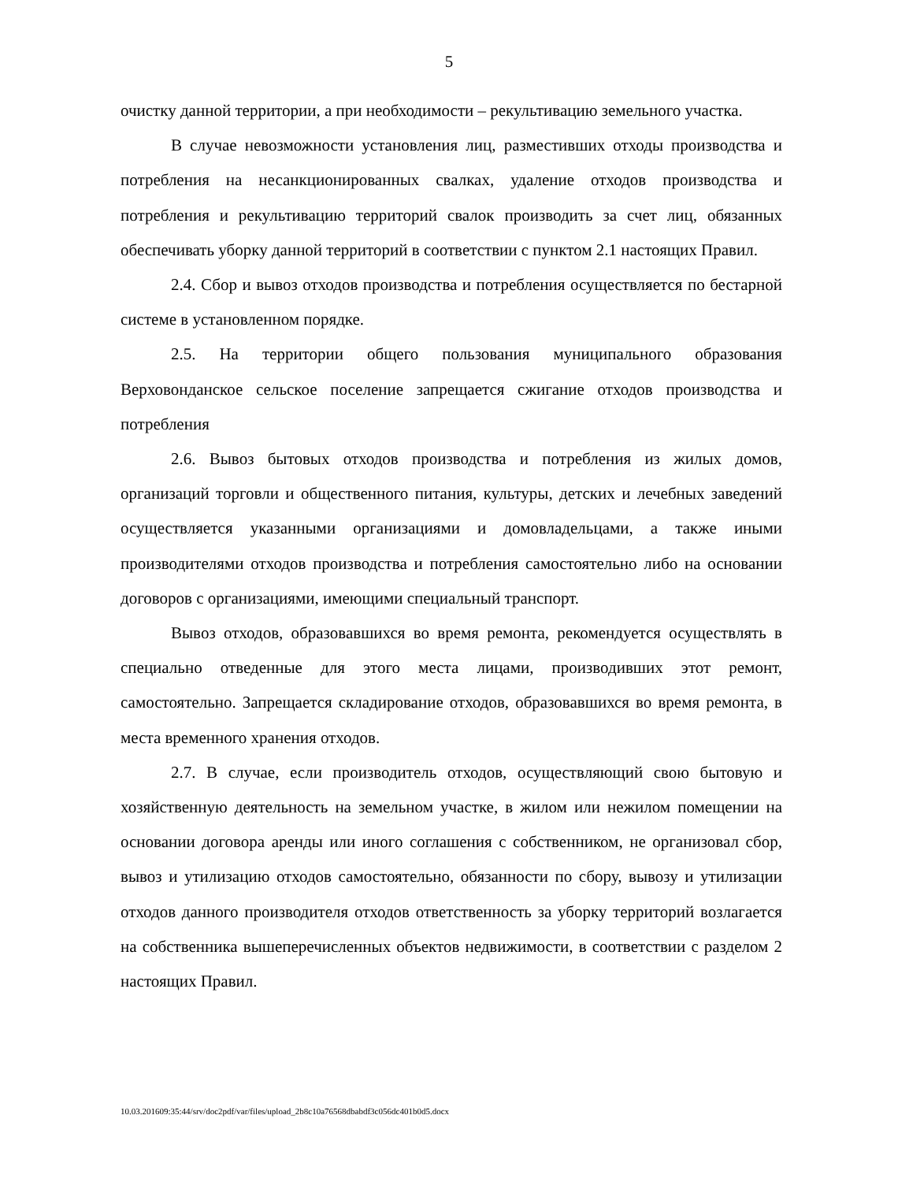5
очистку данной территории, а при необходимости – рекультивацию земельного участка.
В случае невозможности установления лиц, разместивших отходы производства и потребления на несанкционированных свалках, удаление отходов производства и потребления и рекультивацию территорий свалок производить за счет лиц, обязанных обеспечивать уборку данной территорий в соответствии с пунктом 2.1 настоящих Правил.
2.4. Сбор и вывоз отходов производства и потребления осуществляется по бестарной системе в установленном порядке.
2.5. На территории общего пользования муниципального образования Верховонданское сельское поселение запрещается сжигание отходов производства и потребления
2.6. Вывоз бытовых отходов производства и потребления из жилых домов, организаций торговли и общественного питания, культуры, детских и лечебных заведений осуществляется указанными организациями и домовладельцами, а также иными производителями отходов производства и потребления самостоятельно либо на основании договоров с организациями, имеющими специальный транспорт.
Вывоз отходов, образовавшихся во время ремонта, рекомендуется осуществлять в специально отведенные для этого места лицами, производивших этот ремонт, самостоятельно. Запрещается складирование отходов, образовавшихся во время ремонта, в места временного хранения отходов.
2.7. В случае, если производитель отходов, осуществляющий свою бытовую и хозяйственную деятельность на земельном участке, в жилом или нежилом помещении на основании договора аренды или иного соглашения с собственником, не организовал сбор, вывоз и утилизацию отходов самостоятельно, обязанности по сбору, вывозу и утилизации отходов данного производителя отходов ответственность за уборку территорий возлагается на собственника вышеперечисленных объектов недвижимости, в соответствии с разделом 2 настоящих Правил.
10.03.201609:35:44/srv/doc2pdf/var/files/upload_2b8c10a76568dbabdf3c056dc401b0d5.docx